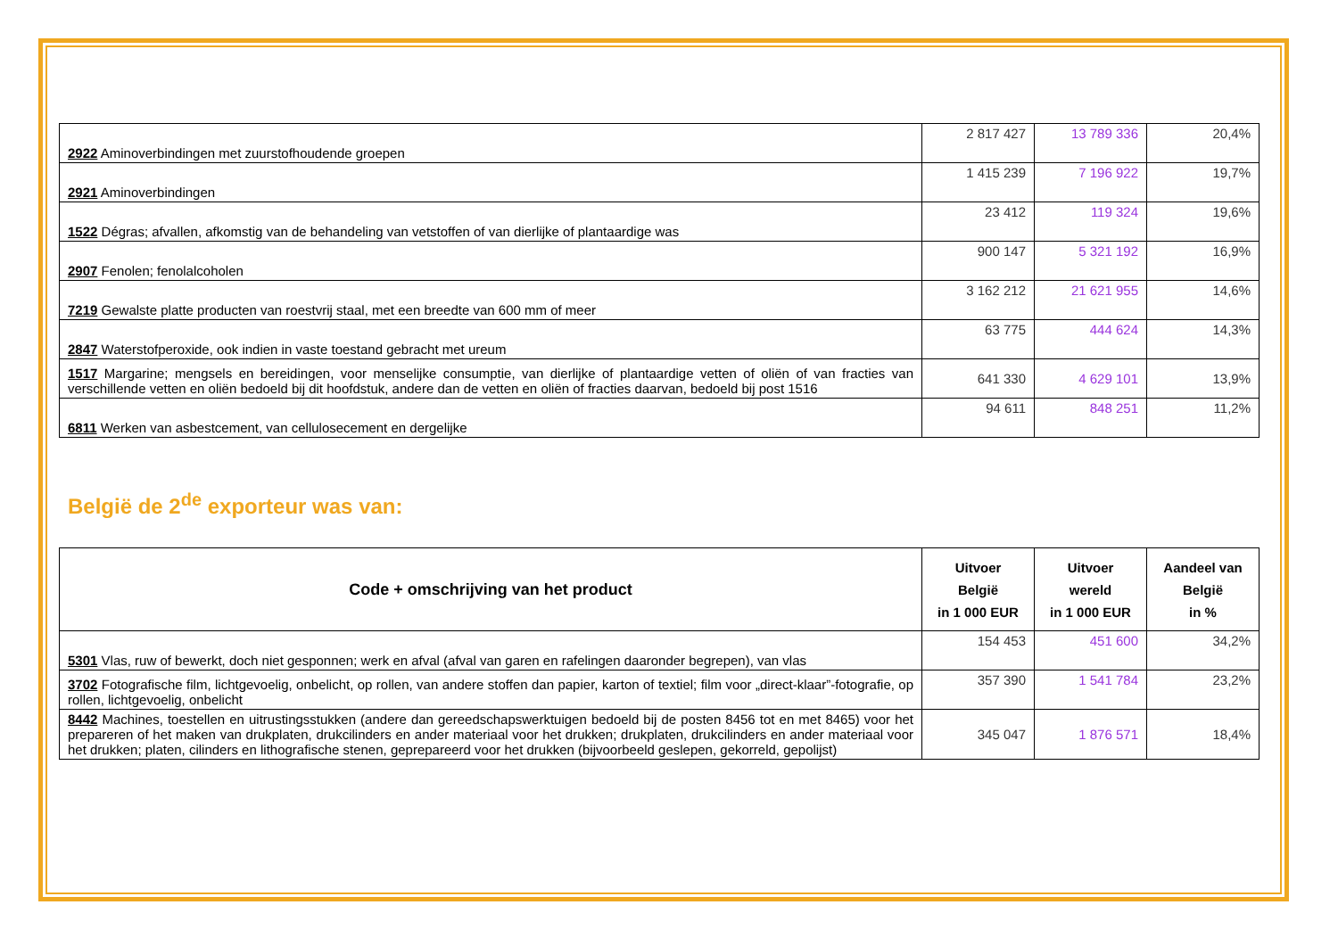| 2922 Aminoverbindingen met zuurstofhoudende groepen | 2 817 427 | 13 789 336 | 20,4% |
| 2921 Aminoverbindingen | 1 415 239 | 7 196 922 | 19,7% |
| 1522 Dégras; afvallen, afkomstig van de behandeling van vetstoffen of van dierlijke of plantaardige was | 23 412 | 119 324 | 19,6% |
| 2907 Fenolen; fenolalcoholen | 900 147 | 5 321 192 | 16,9% |
| 7219 Gewalste platte producten van roestvrij staal, met een breedte van 600 mm of meer | 3 162 212 | 21 621 955 | 14,6% |
| 2847 Waterstofperoxide, ook indien in vaste toestand gebracht met ureum | 63 775 | 444 624 | 14,3% |
| 1517 Margarine; mengsels en bereidingen, voor menselijke consumptie, van dierlijke of plantaardige vetten of oliën of van fracties van verschillende vetten en oliën bedoeld bij dit hoofdstuk, andere dan de vetten en oliën of fracties daarvan, bedoeld bij post 1516 | 641 330 | 4 629 101 | 13,9% |
| 6811 Werken van asbestcement, van cellulosecement en dergelijke | 94 611 | 848 251 | 11,2% |
België de 2<sup>de</sup> exporteur was van:
| Code + omschrijving van het product | Uitvoer België in 1 000 EUR | Uitvoer wereld in 1 000 EUR | Aandeel van België in % |
| --- | --- | --- | --- |
| 5301 Vlas, ruw of bewerkt, doch niet gesponnen; werk en afval (afval van garen en rafelingen daaronder begrepen), van vlas | 154 453 | 451 600 | 34,2% |
| 3702 Fotografische film, lichtgevoelig, onbelicht, op rollen, van andere stoffen dan papier, karton of textiel; film voor „direct-klaar”-fotografie, op rollen, lichtgevoelig, onbelicht | 357 390 | 1 541 784 | 23,2% |
| 8442 Machines, toestellen en uitrustingsstukken (andere dan gereedschapswerktuigen bedoeld bij de posten 8456 tot en met 8465) voor het prepareren of het maken van drukplaten, drukcilinders en ander materiaal voor het drukken; drukplaten, drukcilinders en ander materiaal voor het drukken; platen, cilinders en lithografische stenen, geprepareerd voor het drukken (bijvoorbeeld geslepen, gekorreld, gepolijst) | 345 047 | 1 876 571 | 18,4% |